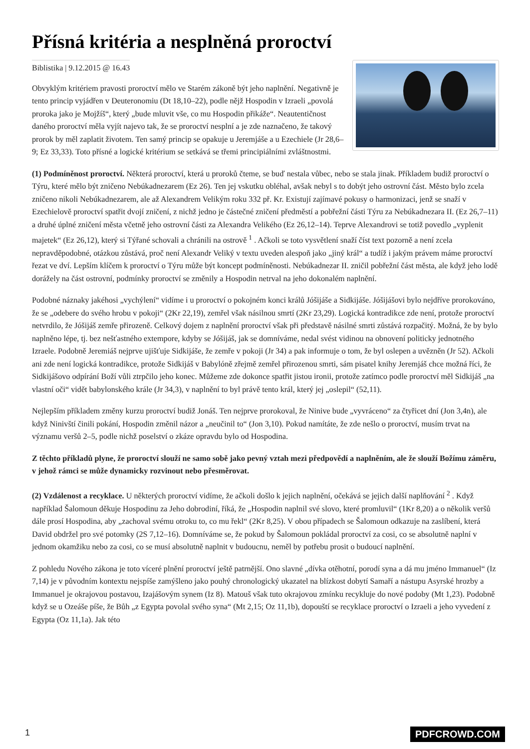Přísná kritéria a nesplněná proroctví
Biblistika | 9.12.2015 @ 16.43
Obvyklým kritériem pravosti proroctví mělo ve Starém zákoně být jeho naplnění. Negativně je tento princip vyjádřen v Deuteronomiu (Dt 18,10–22), podle nějž Hospodin v Izraeli „povolá proroka jako je Mojžíš“, který „bude mluvit vše, co mu Hospodin přikáže“. Neautentičnost daného proroctví měla vyjít najevo tak, že se proroctví nesplní a je zde naznačeno, že takový prorok by měl zaplatit životem. Ten samý princip se opakuje u Jeremjáše a u Ezechiele (Jr 28,6–9; Ez 33,33). Toto přísné a logické kritérium se setkává se třemi principiálními zvláštnostmi.
(1) Podmíněnost proroctví. Některá proroctví, která u proroků čteme, se buď nestala vůbec, nebo se stala jinak. Příkladem budiž proroctví o Týru, které mělo být zničeno Nebúkadnezarem (Ez 26). Ten jej vskutku obléhal, avšak nebyl s to dobýt jeho ostrovní část. Město bylo zcela zničeno nikoli Nebúkadnezarem, ale až Alexandrem Velikým roku 332 př. Kr. Existují zajímavé pokusy o harmonizaci, jenž se snaží v Ezechielově proroctví spatřit dvojí zničení, z nichž jedno je částečné zničení předměstí a pobřežní části Týru za Nebúkadnezara II. (Ez 26,7–11) a druhé úplné zničení města včetně jeho ostrovní části za Alexandra Velikého (Ez 26,12–14). Teprve Alexandrovi se totiž povedlo „vyplenit majetek“ (Ez 26,12), který si Týřané schovali a chránili na ostrově <sup>1</sup> . Ačkoli se toto vysvětlení snaží číst text pozorně a není zcela nepravděpodobné, otázkou zůstává, proč není Alexandr Veliký v textu uveden alespoň jako „jiný král“ a tudíž i jakým právem máme proroctví řezat ve dví. Lepším klíčem k proroctví o Týru může být koncept podmíněnosti. Nebúkadnezar II. zničil pobřežní část města, ale když jeho lodě dorážely na část ostrovní, podmínky proroctví se změnily a Hospodin netrval na jeho dokonalém naplnění.
Podobné náznaky jakéhosi „vychýlení“ vidíme i u proroctví o pokojném konci králů Jóšijáše a Sidkijáše. Jóšijášovi bylo nejdříve prorokováno, že se „odebere do svého hrobu v pokoji“ (2Kr 22,19), zemřel však násilnou smrtí (2Kr 23,29). Logická kontradikce zde není, protože proroctví netvrdilo, že Jóšijáš zemře přirozeně. Celkový dojem z naplnění proroctví však při představě násilné smrti zůstává rozpačitý. Možná, že by bylo naplněno lépe, tj. bez nešťastného extempore, kdyby se Jóšijáš, jak se domníváme, nedal svést vidinou na obnovení politicky jednotného Izraele. Podobně Jeremiáš nejprve ujišťuje Sidkijáše, že zemře v pokoji (Jr 34) a pak informuje o tom, že byl oslepen a uvězněn (Jr 52). Ačkoli ani zde není logická kontradikce, protože Sidkijáš v Babylóně zřejmě zemřel přirozenou smrti, sám pisatel knihy Jeremjáš chce možná říci, že Sidkijášovo odpírání Boží vůli ztrpčilo jeho konec. Můžeme zde dokonce spatřit jistou ironii, protože zatímco podle proroctví měl Sidkijáš „na vlastní oči“ vidět babylonského krále (Jr 34,3), v naplnění to byl právě tento král, který jej „oslepil“ (52,11).
Nejlepším příkladem změny kurzu proroctví budiž Jonáš. Ten nejprve prorokoval, že Ninive bude „vyvráceno“ za čtyřicet dní (Jon 3,4n), ale když Ninivští činili pokání, Hospodin změnil názor a „neučinil to“ (Jon 3,10). Pokud namítáte, že zde nešlo o proroctví, musím trvat na významu veršů 2–5, podle nichž poselství o zkáze opravdu bylo od Hospodina.
Z těchto příkladů plyne, že proroctví slouží ne samo sobě jako pevný vztah mezi předpovědí a naplněním, ale že slouží Božímu záměru, v jehož rámci se může dynamicky rozvinout nebo přesměrovat.
(2) Vzdálenost a recyklace. U některých proroctví vidíme, že ačkoli došlo k jejich naplnění, očekává se jejich další naplňování <sup>2</sup> . Když například Šalomoun děkuje Hospodinu za Jeho dobrodiní, říká, že „Hospodin naplnil své slovo, které promluvil“ (1Kr 8,20) a o několik veršů dále prosí Hospodina, aby „zachoval svému otroku to, co mu řekl“ (2Kr 8,25). V obou případech se Šalomoun odkazuje na zaslíbení, která David obdržel pro své potomky (2S 7,12–16). Domníváme se, že pokud by Šalomoun pokládal proroctví za cosi, co se absolutně naplní v jednom okamžiku nebo za cosi, co se musí absolutně naplnit v budoucnu, neměl by potřebu prosit o budoucí naplnění.
Z pohledu Nového zákona je toto víceré plnění proroctví ještě patrnější. Ono slavné „dívka otěhotní, porodí syna a dá mu jméno Immanuel“ (Iz 7,14) je v původním kontextu nejspíše zamýšleno jako pouhý chronologický ukazatel na blízkost dobytí Samaří a nástupu Asyrské hrozby a Immanuel je okrajovou postavou, Izajášovým synem (Iz 8). Matouš však tuto okrajovou zmínku recykluje do nové podoby (Mt 1,23). Podobně když se u Ozeáše píše, že Bůh „z Egypta povolal svého syna“ (Mt 2,15; Oz 11,1b), dopouští se recyklace proroctví o Izraeli a jeho vyvedení z Egypta (Oz 11,1a). Jak této
1 PDFCROWD.COM